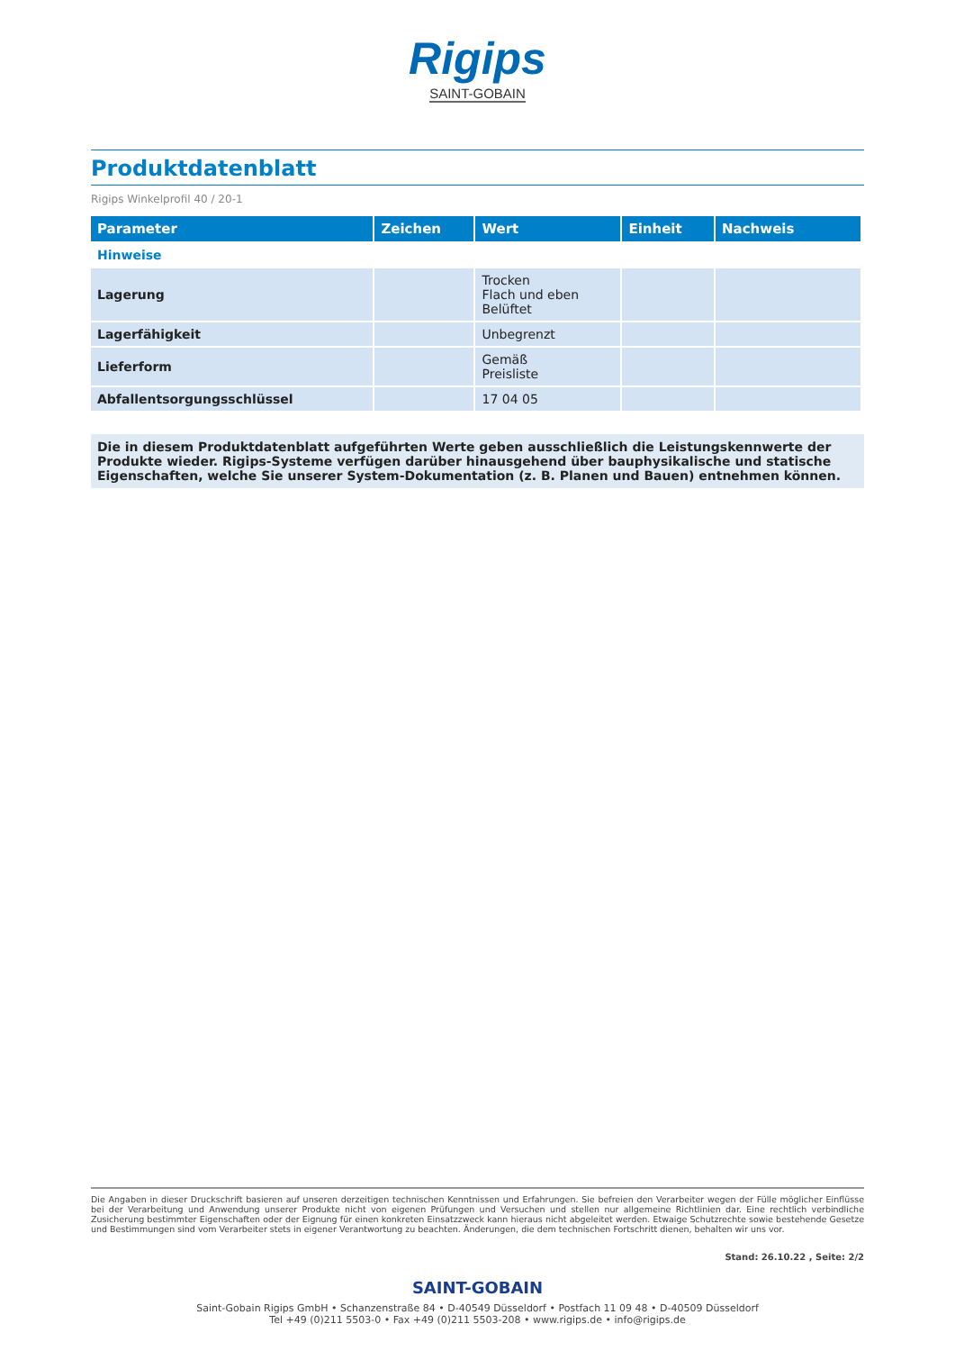Rigips
SAINT-GOBAIN
Produktdatenblatt
Rigips Winkelprofil 40 / 20-1
| Parameter | Zeichen | Wert | Einheit | Nachweis |
| --- | --- | --- | --- | --- |
| Hinweise | | | | |
| Lagerung | | Trocken Flach und eben Belüftet | | |
| Lagerfähigkeit | | Unbegrenzt | | |
| Lieferform | | Gemäß Preisliste | | |
| Abfallentsorgungsschlüssel | | 17 04 05 | | |
Die in diesem Produktdatenblatt aufgeführten Werte geben ausschließlich die Leistungskennwerte der Produkte wieder. Rigips-Systeme verfügen darüber hinausgehend über bauphysikalische und statische Eigenschaften, welche Sie unserer System-Dokumentation (z. B. Planen und Bauen) entnehmen können.
Die Angaben in dieser Druckschrift basieren auf unseren derzeitigen technischen Kenntnissen und Erfahrungen. Sie befreien den Verarbeiter wegen der Fülle möglicher Einflüsse bei der Verarbeitung und Anwendung unserer Produkte nicht von eigenen Prüfungen und Versuchen und stellen nur allgemeine Richtlinien dar. Eine rechtlich verbindliche Zusicherung bestimmter Eigenschaften oder der Eignung für einen konkreten Einsatzzweck kann hieraus nicht abgeleitet werden. Etwaige Schutzrechte sowie bestehende Gesetze und Bestimmungen sind vom Verarbeiter stets in eigener Verantwortung zu beachten. Änderungen, die dem technischen Fortschritt dienen, behalten wir uns vor.
Stand: 26.10.22 , Seite: 2/2
SAINT-GOBAIN
Saint-Gobain Rigips GmbH • Schanzenstraße 84 • D-40549 Düsseldorf • Postfach 11 09 48 • D-40509 Düsseldorf
Tel +49 (0)211 5503-0 • Fax +49 (0)211 5503-208 • www.rigips.de • info@rigips.de